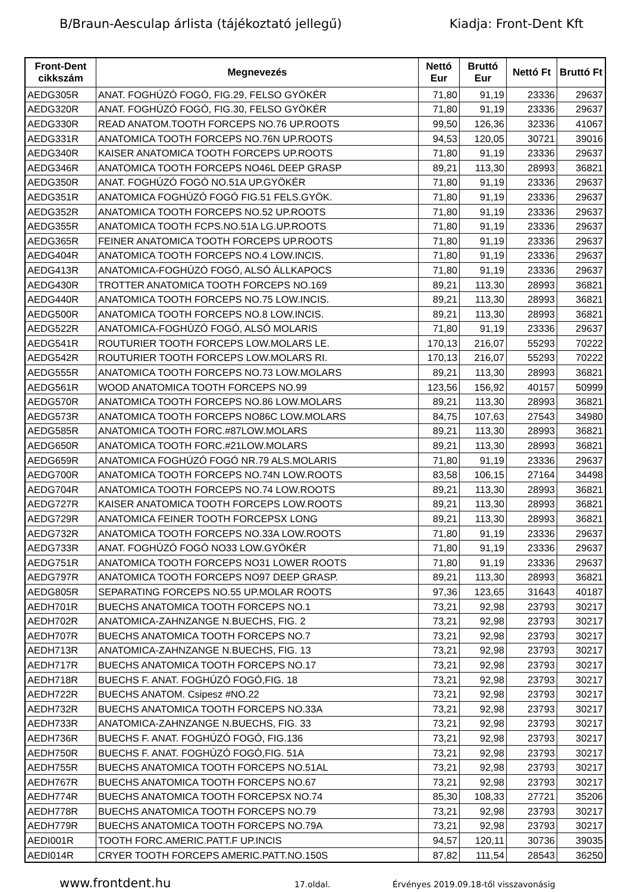B/Braun-Aesculap árlista (tájékoztató jellegű) Kiadja: Front-Dent Kft
| Front-Dent cikkszám | Megnevezés | Nettó Eur | Bruttó Eur | Nettó Ft | Bruttó Ft |
| --- | --- | --- | --- | --- | --- |
| AEDG305R | ANAT. FOGHÚZÓ FOGÓ, FIG.29, FELSO GYÖKÉR | 71,80 | 91,19 | 23336 | 29637 |
| AEDG320R | ANAT. FOGHÚZÓ FOGÓ, FIG.30, FELSO GYÖKÉR | 71,80 | 91,19 | 23336 | 29637 |
| AEDG330R | READ ANATOM.TOOTH FORCEPS NO.76 UP.ROOTS | 99,50 | 126,36 | 32336 | 41067 |
| AEDG331R | ANATOMICA TOOTH FORCEPS NO.76N UP.ROOTS | 94,53 | 120,05 | 30721 | 39016 |
| AEDG340R | KAISER ANATOMICA TOOTH FORCEPS UP.ROOTS | 71,80 | 91,19 | 23336 | 29637 |
| AEDG346R | ANATOMICA TOOTH FORCEPS NO46L DEEP GRASP | 89,21 | 113,30 | 28993 | 36821 |
| AEDG350R | ANAT. FOGHÚZÓ FOGÓ NO.51A UP.GYÖKÉR | 71,80 | 91,19 | 23336 | 29637 |
| AEDG351R | ANATOMICA FOGHÚZÓ FOGÓ FIG.51 FELS.GYÖK. | 71,80 | 91,19 | 23336 | 29637 |
| AEDG352R | ANATOMICA TOOTH FORCEPS NO.52 UP.ROOTS | 71,80 | 91,19 | 23336 | 29637 |
| AEDG355R | ANATOMICA TOOTH FCPS.NO.51A LG.UP.ROOTS | 71,80 | 91,19 | 23336 | 29637 |
| AEDG365R | FEINER ANATOMICA TOOTH FORCEPS UP.ROOTS | 71,80 | 91,19 | 23336 | 29637 |
| AEDG404R | ANATOMICA TOOTH FORCEPS NO.4 LOW.INCIS. | 71,80 | 91,19 | 23336 | 29637 |
| AEDG413R | ANATOMICA-FOGHÚZÓ FOGÓ, ALSÓ ÁLLKAPOCS | 71,80 | 91,19 | 23336 | 29637 |
| AEDG430R | TROTTER ANATOMICA TOOTH FORCEPS NO.169 | 89,21 | 113,30 | 28993 | 36821 |
| AEDG440R | ANATOMICA TOOTH FORCEPS NO.75 LOW.INCIS. | 89,21 | 113,30 | 28993 | 36821 |
| AEDG500R | ANATOMICA TOOTH FORCEPS NO.8 LOW.INCIS. | 89,21 | 113,30 | 28993 | 36821 |
| AEDG522R | ANATOMICA-FOGHÚZÓ FOGÓ, ALSÓ MOLARIS | 71,80 | 91,19 | 23336 | 29637 |
| AEDG541R | ROUTURIER TOOTH FORCEPS LOW.MOLARS LE. | 170,13 | 216,07 | 55293 | 70222 |
| AEDG542R | ROUTURIER TOOTH FORCEPS LOW.MOLARS RI. | 170,13 | 216,07 | 55293 | 70222 |
| AEDG555R | ANATOMICA TOOTH FORCEPS NO.73 LOW.MOLARS | 89,21 | 113,30 | 28993 | 36821 |
| AEDG561R | WOOD ANATOMICA TOOTH FORCEPS NO.99 | 123,56 | 156,92 | 40157 | 50999 |
| AEDG570R | ANATOMICA TOOTH FORCEPS NO.86 LOW.MOLARS | 89,21 | 113,30 | 28993 | 36821 |
| AEDG573R | ANATOMICA TOOTH FORCEPS NO86C LOW.MOLARS | 84,75 | 107,63 | 27543 | 34980 |
| AEDG585R | ANATOMICA TOOTH FORC.#87LOW.MOLARS | 89,21 | 113,30 | 28993 | 36821 |
| AEDG650R | ANATOMICA TOOTH FORC.#21LOW.MOLARS | 89,21 | 113,30 | 28993 | 36821 |
| AEDG659R | ANATOMICA FOGHÚZÓ FOGÓ NR.79 ALS.MOLARIS | 71,80 | 91,19 | 23336 | 29637 |
| AEDG700R | ANATOMICA TOOTH FORCEPS NO.74N LOW.ROOTS | 83,58 | 106,15 | 27164 | 34498 |
| AEDG704R | ANATOMICA TOOTH FORCEPS NO.74 LOW.ROOTS | 89,21 | 113,30 | 28993 | 36821 |
| AEDG727R | KAISER ANATOMICA TOOTH FORCEPS LOW.ROOTS | 89,21 | 113,30 | 28993 | 36821 |
| AEDG729R | ANATOMICA FEINER TOOTH FORCEPSX LONG | 89,21 | 113,30 | 28993 | 36821 |
| AEDG732R | ANATOMICA TOOTH FORCEPS NO.33A LOW.ROOTS | 71,80 | 91,19 | 23336 | 29637 |
| AEDG733R | ANAT. FOGHÚZÓ FOGÓ NO33 LOW.GYÖKÉR | 71,80 | 91,19 | 23336 | 29637 |
| AEDG751R | ANATOMICA TOOTH FORCEPS NO31 LOWER ROOTS | 71,80 | 91,19 | 23336 | 29637 |
| AEDG797R | ANATOMICA TOOTH FORCEPS NO97 DEEP GRASP. | 89,21 | 113,30 | 28993 | 36821 |
| AEDG805R | SEPARATING FORCEPS NO.55 UP.MOLAR ROOTS | 97,36 | 123,65 | 31643 | 40187 |
| AEDH701R | BUECHS ANATOMICA TOOTH FORCEPS NO.1 | 73,21 | 92,98 | 23793 | 30217 |
| AEDH702R | ANATOMICA-ZAHNZANGE N.BUECHS, FIG. 2 | 73,21 | 92,98 | 23793 | 30217 |
| AEDH707R | BUECHS ANATOMICA TOOTH FORCEPS NO.7 | 73,21 | 92,98 | 23793 | 30217 |
| AEDH713R | ANATOMICA-ZAHNZANGE N.BUECHS, FIG. 13 | 73,21 | 92,98 | 23793 | 30217 |
| AEDH717R | BUECHS ANATOMICA TOOTH FORCEPS NO.17 | 73,21 | 92,98 | 23793 | 30217 |
| AEDH718R | BUECHS F. ANAT. FOGHÚZÓ FOGÓ,FIG. 18 | 73,21 | 92,98 | 23793 | 30217 |
| AEDH722R | BUECHS ANATOM. Csipesz #NO.22 | 73,21 | 92,98 | 23793 | 30217 |
| AEDH732R | BUECHS ANATOMICA TOOTH FORCEPS NO.33A | 73,21 | 92,98 | 23793 | 30217 |
| AEDH733R | ANATOMICA-ZAHNZANGE N.BUECHS, FIG. 33 | 73,21 | 92,98 | 23793 | 30217 |
| AEDH736R | BUECHS F. ANAT. FOGHÚZÓ FOGÓ, FIG.136 | 73,21 | 92,98 | 23793 | 30217 |
| AEDH750R | BUECHS F. ANAT. FOGHÚZÓ FOGÓ,FIG. 51A | 73,21 | 92,98 | 23793 | 30217 |
| AEDH755R | BUECHS ANATOMICA TOOTH FORCEPS NO.51AL | 73,21 | 92,98 | 23793 | 30217 |
| AEDH767R | BUECHS ANATOMICA TOOTH FORCEPS NO.67 | 73,21 | 92,98 | 23793 | 30217 |
| AEDH774R | BUECHS ANATOMICA TOOTH FORCEPSX NO.74 | 85,30 | 108,33 | 27721 | 35206 |
| AEDH778R | BUECHS ANATOMICA TOOTH FORCEPS NO.79 | 73,21 | 92,98 | 23793 | 30217 |
| AEDH779R | BUECHS ANATOMICA TOOTH FORCEPS NO.79A | 73,21 | 92,98 | 23793 | 30217 |
| AEDI001R | TOOTH FORC.AMERIC.PATT.F UP.INCIS | 94,57 | 120,11 | 30736 | 39035 |
| AEDI014R | CRYER TOOTH FORCEPS AMERIC.PATT.NO.150S | 87,82 | 111,54 | 28543 | 36250 |
www.frontdent.hu 17.oldal. Érvényes 2019.09.18-től visszavonásig